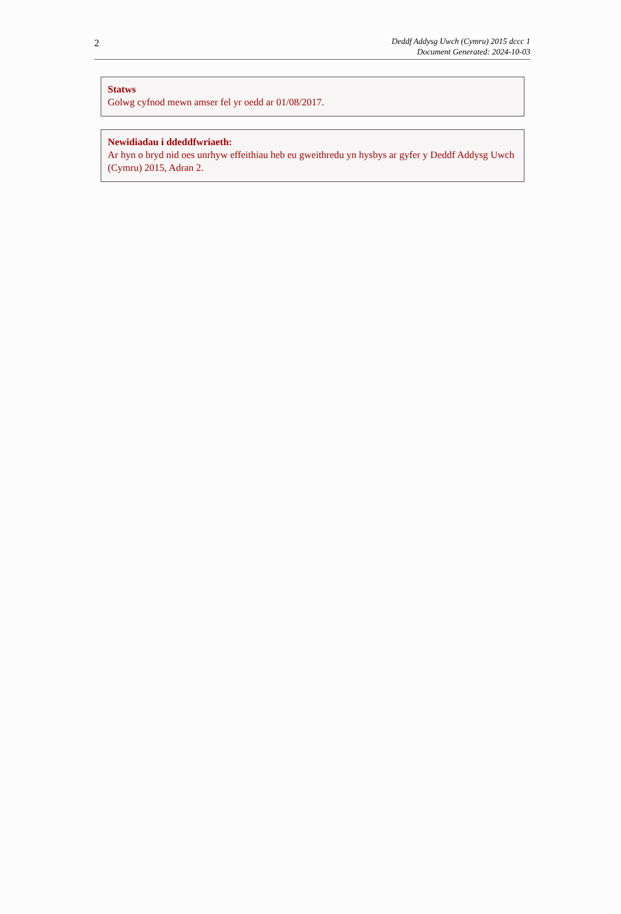2
Deddf Addysg Uwch (Cymru) 2015 dccc 1
Document Generated: 2024-10-03
Statws
Golwg cyfnod mewn amser fel yr oedd ar 01/08/2017.
Newidiadau i ddeddfwriaeth:
Ar hyn o bryd nid oes unrhyw effeithiau heb eu gweithredu yn hysbys ar gyfer y Deddf Addysg Uwch (Cymru) 2015, Adran 2.